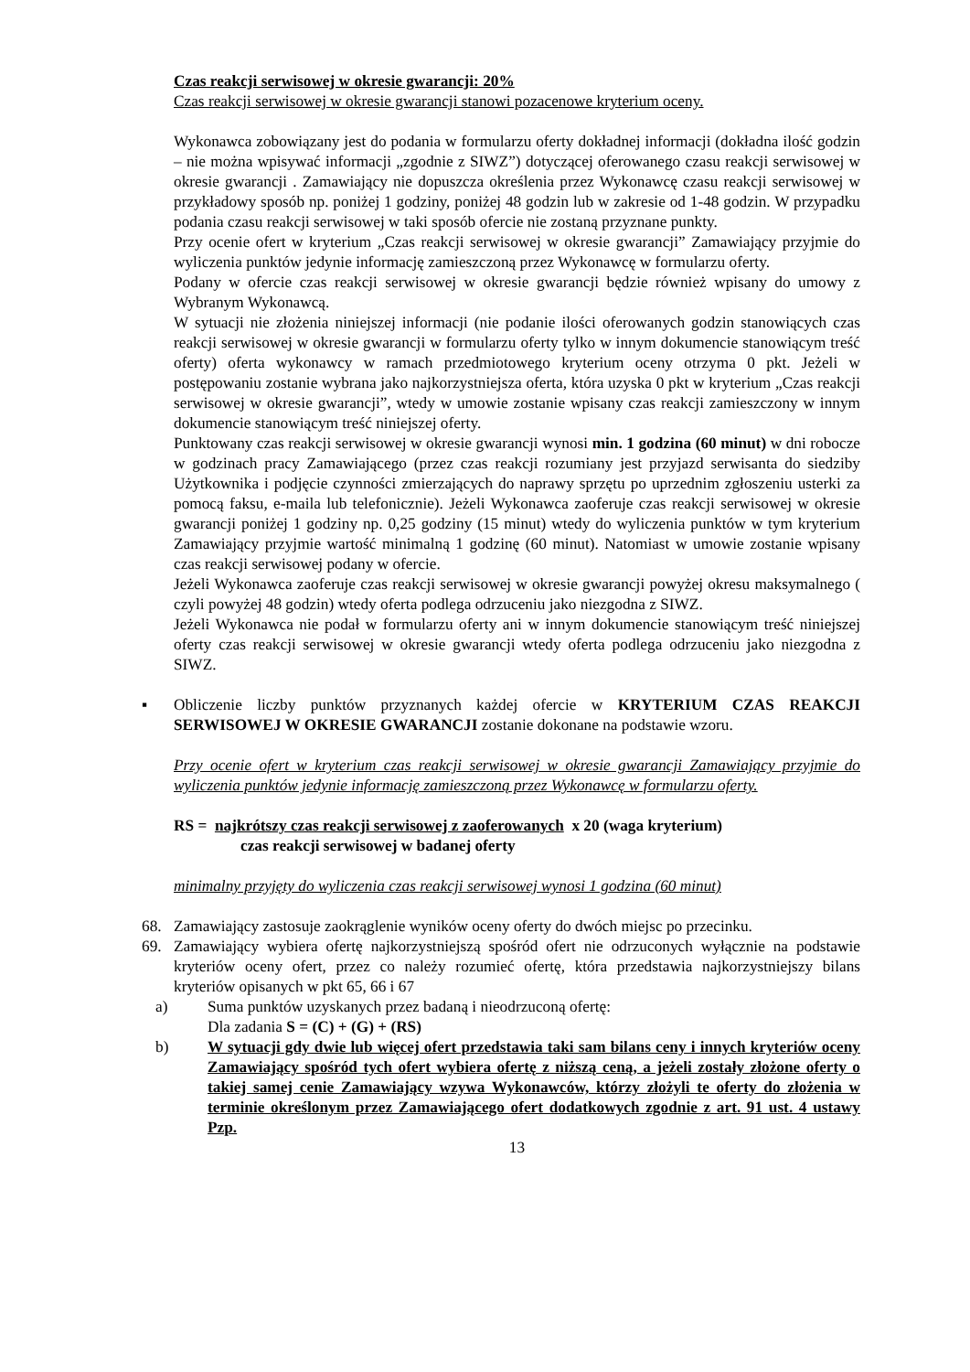Czas reakcji serwisowej w okresie gwarancji: 20%
Czas reakcji serwisowej w okresie gwarancji stanowi pozacenowe kryterium oceny.
Wykonawca zobowiązany jest do podania w formularzu oferty dokładnej informacji (dokładna ilość godzin – nie można wpisywać informacji „zgodnie z SIWZ”) dotyczącej oferowanego czasu reakcji serwisowej w okresie gwarancji . Zamawiający nie dopuszcza określenia przez Wykonawcę czasu reakcji serwisowej w przykładowy sposób np. poniżej 1 godziny, poniżej 48 godzin lub w zakresie od 1-48 godzin. W przypadku podania czasu reakcji serwisowej w taki sposób ofercie nie zostaną przyznane punkty.
Przy ocenie ofert w kryterium „Czas reakcji serwisowej w okresie gwarancji” Zamawiający przyjmie do wyliczenia punktów jedynie informację zamieszczoną przez Wykonawcę w formularzu oferty.
Podany w ofercie czas reakcji serwisowej w okresie gwarancji będzie również wpisany do umowy z Wybranym Wykonawcą.
W sytuacji nie złożenia niniejszej informacji (nie podanie ilości oferowanych godzin stanowiących czas reakcji serwisowej w okresie gwarancji w formularzu oferty tylko w innym dokumencie stanowiącym treść oferty) oferta wykonawcy w ramach przedmiotowego kryterium oceny otrzyma 0 pkt. Jeżeli w postępowaniu zostanie wybrana jako najkorzystniejsza oferta, która uzyska 0 pkt w kryterium „Czas reakcji serwisowej w okresie gwarancji”, wtedy w umowie zostanie wpisany czas reakcji zamieszczony w innym dokumencie stanowiącym treść niniejszej oferty.
Punktowany czas reakcji serwisowej w okresie gwarancji wynosi min. 1 godzina (60 minut) w dni robocze w godzinach pracy Zamawiającego (przez czas reakcji rozumiany jest przyjazd serwisanta do siedziby Użytkownika i podjęcie czynności zmierzających do naprawy sprzętu po uprzednim zgłoszeniu usterki za pomocą faksu, e-maila lub telefonicznie). Jeżeli Wykonawca zaoferuje czas reakcji serwisowej w okresie gwarancji poniżej 1 godziny np. 0,25 godziny (15 minut) wtedy do wyliczenia punktów w tym kryterium Zamawiający przyjmie wartość minimalną 1 godzinę (60 minut). Natomiast w umowie zostanie wpisany czas reakcji serwisowej podany w ofercie.
Jeżeli Wykonawca zaoferuje czas reakcji serwisowej w okresie gwarancji powyżej okresu maksymalnego ( czyli powyżej 48 godzin) wtedy oferta podlega odrzuceniu jako niezgodna z SIWZ.
Jeżeli Wykonawca nie podał w formularzu oferty ani w innym dokumencie stanowiącym treść niniejszej oferty czas reakcji serwisowej w okresie gwarancji wtedy oferta podlega odrzuceniu jako niezgodna z SIWZ.
▪ Obliczenie liczby punktów przyznanych każdej ofercie w KRYTERIUM CZAS REAKCJI SERWISOWEJ W OKRESIE GWARANCJI zostanie dokonane na podstawie wzoru.
Przy ocenie ofert w kryterium czas reakcji serwisowej w okresie gwarancji Zamawiający przyjmie do wyliczenia punktów jedynie informację zamieszczoną przez Wykonawcę w formularzu oferty.
RS = najkrótszy czas reakcji serwisowej z zaoferowanych x 20 (waga kryterium)
czas reakcji serwisowej w badanej oferty
minimalny przyjęty do wyliczenia czas reakcji serwisowej wynosi 1 godzina (60 minut)
68. Zamawiający zastosuje zaokrąglenie wyników oceny oferty do dwóch miejsc po przecinku.
69. Zamawiający wybiera ofertę najkorzystniejszą spośród ofert nie odrzuconych wyłącznie na podstawie kryteriów oceny ofert, przez co należy rozumieć ofertę, która przedstawia najkorzystniejszy bilans kryteriów opisanych w pkt 65, 66 i 67
a) Suma punktów uzyskanych przez badaną i nieodrzuconą ofertę:
Dla zadania S = (C) + (G) + (RS)
b) W sytuacji gdy dwie lub więcej ofert przedstawia taki sam bilans ceny i innych kryteriów oceny Zamawiający spośród tych ofert wybiera ofertę z niższą ceną, a jeżeli zostały złożone oferty o takiej samej cenie Zamawiający wzywa Wykonawców, którzy złożyli te oferty do złożenia w terminie określonym przez Zamawiającego ofert dodatkowych zgodnie z art. 91 ust. 4 ustawy Pzp.
13